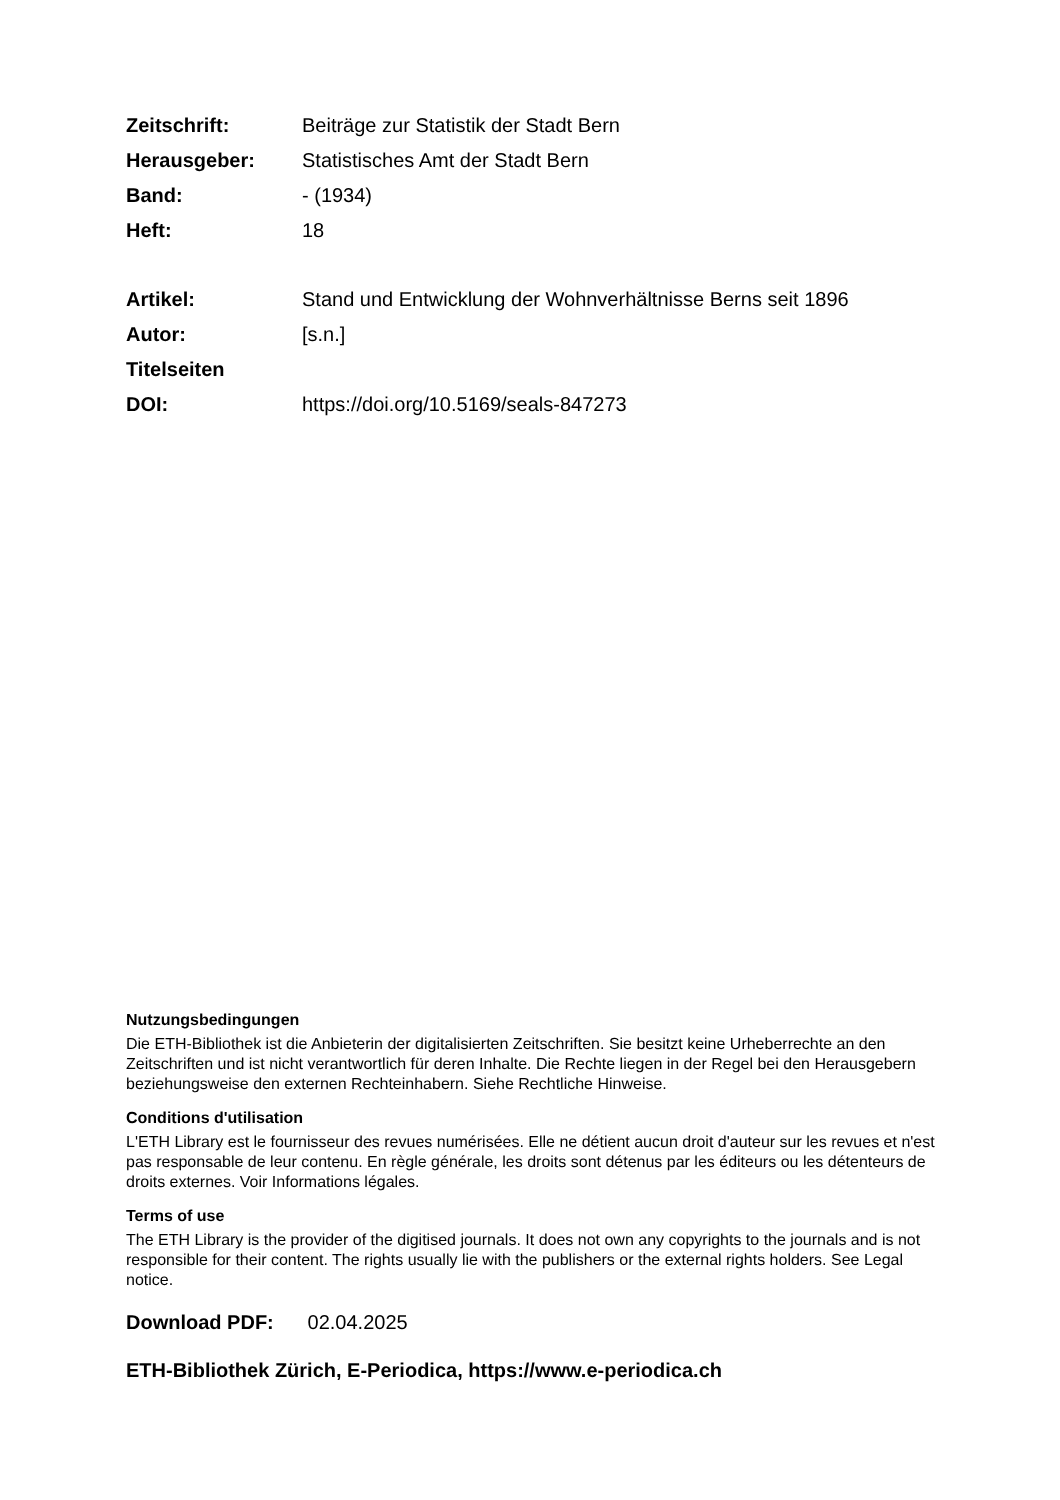Zeitschrift: Beiträge zur Statistik der Stadt Bern
Herausgeber: Statistisches Amt der Stadt Bern
Band: - (1934)
Heft: 18
Artikel: Stand und Entwicklung der Wohnverhältnisse Berns seit 1896
Autor: [s.n.]
Titelseiten
DOI: https://doi.org/10.5169/seals-847273
Nutzungsbedingungen
Die ETH-Bibliothek ist die Anbieterin der digitalisierten Zeitschriften. Sie besitzt keine Urheberrechte an den Zeitschriften und ist nicht verantwortlich für deren Inhalte. Die Rechte liegen in der Regel bei den Herausgebern beziehungsweise den externen Rechteinhabern. Siehe Rechtliche Hinweise.
Conditions d'utilisation
L'ETH Library est le fournisseur des revues numérisées. Elle ne détient aucun droit d'auteur sur les revues et n'est pas responsable de leur contenu. En règle générale, les droits sont détenus par les éditeurs ou les détenteurs de droits externes. Voir Informations légales.
Terms of use
The ETH Library is the provider of the digitised journals. It does not own any copyrights to the journals and is not responsible for their content. The rights usually lie with the publishers or the external rights holders. See Legal notice.
Download PDF: 02.04.2025
ETH-Bibliothek Zürich, E-Periodica, https://www.e-periodica.ch